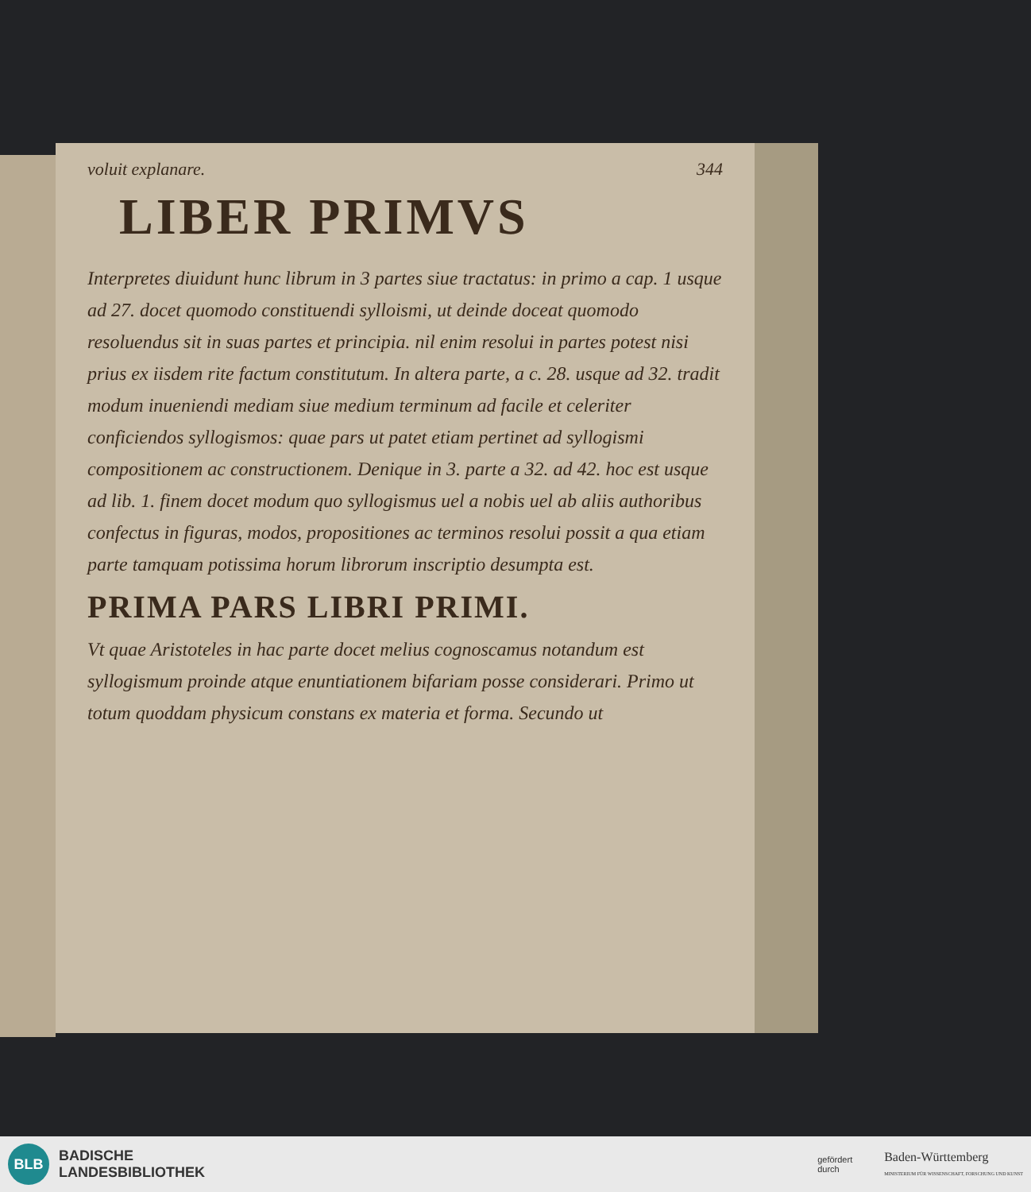344
voluit explanare.
LIBER PRIMVS
Interpretes diuidunt hunc librum in 3 partes siue tractatus: in primo a cap. 1 usque ad 27. docet quomodo constituendi sylloismi, ut deinde doceat quomodo resoluendus sit in suas partes et principia. nil enim resolui in partes potest nisi prius ex iisdem rite factum constitutum. In altera parte, a c. 28. usque ad 32. tradit modum inueniendi mediam siue medium terminum ad facile et celeriter conficiendos syllogismos: quae pars ut patet etiam pertinet ad syllogismi compositionem ac constructionem. Denique in 3. parte a 32. ad 42. hoc est usque ad lib. 1. finem docet modum quo syllogismus uel a nobis uel ab aliis authoribus confectus in figuras, modos, propositiones ac terminos resolui possit a qua etiam parte tamquam potissima horum librorum inscriptio desumpta est.
PRIMA PARS LIBRI PRIMI.
Vt quae Aristoteles in hac parte docet melius cognoscamus notandum est syllogismum proinde atque enuntiationem bifariam posse considerari. Primo ut totum quoddam physicum constans ex materia et forma. Secundo ut
BLB
BADISCHE
LANDESBIBLIOTHEK
gefördert
durch
Baden-Württemberg
MINISTERIUM FÜR WISSENSCHAFT, FORSCHUNG UND KUNST